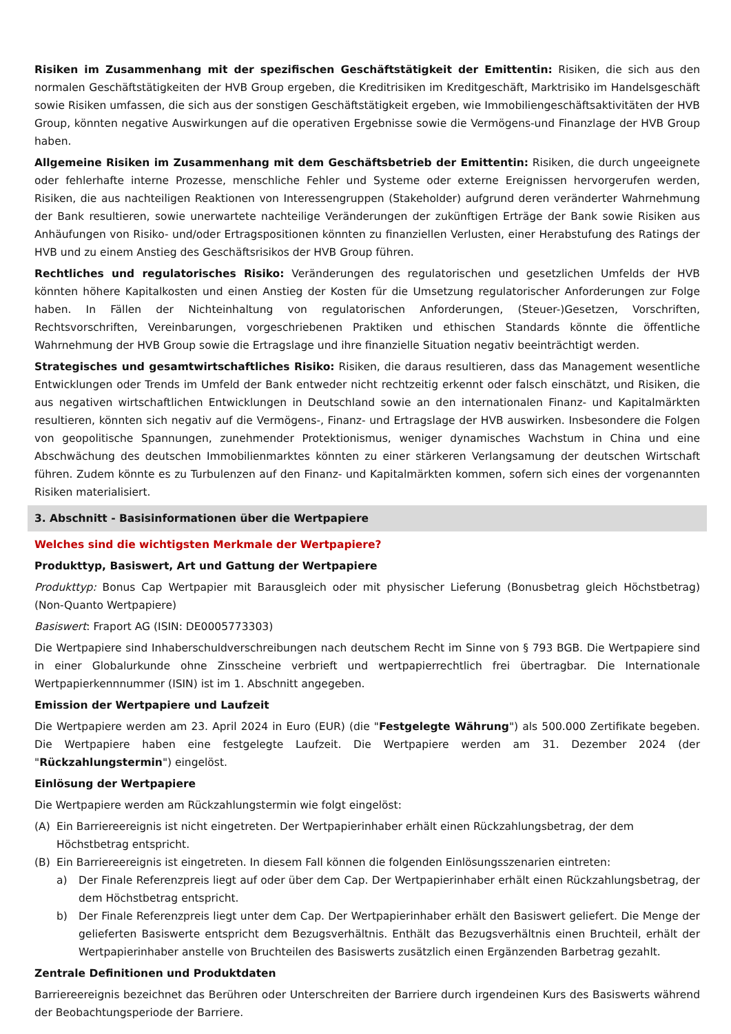Risiken im Zusammenhang mit der spezifischen Geschäftstätigkeit der Emittentin: Risiken, die sich aus den normalen Geschäftstätigkeiten der HVB Group ergeben, die Kreditrisiken im Kreditgeschäft, Marktrisiko im Handelsgeschäft sowie Risiken umfassen, die sich aus der sonstigen Geschäftstätigkeit ergeben, wie Immobiliengeschäftsaktivitäten der HVB Group, könnten negative Auswirkungen auf die operativen Ergebnisse sowie die Vermögens-und Finanzlage der HVB Group haben.
Allgemeine Risiken im Zusammenhang mit dem Geschäftsbetrieb der Emittentin: Risiken, die durch ungeeignete oder fehlerhafte interne Prozesse, menschliche Fehler und Systeme oder externe Ereignissen hervorgerufen werden, Risiken, die aus nachteiligen Reaktionen von Interessengruppen (Stakeholder) aufgrund deren veränderter Wahrnehmung der Bank resultieren, sowie unerwartete nachteilige Veränderungen der zukünftigen Erträge der Bank sowie Risiken aus Anhäufungen von Risiko- und/oder Ertragspositionen könnten zu finanziellen Verlusten, einer Herabstufung des Ratings der HVB und zu einem Anstieg des Geschäftsrisikos der HVB Group führen.
Rechtliches und regulatorisches Risiko: Veränderungen des regulatorischen und gesetzlichen Umfelds der HVB könnten höhere Kapitalkosten und einen Anstieg der Kosten für die Umsetzung regulatorischer Anforderungen zur Folge haben. In Fällen der Nichteinhaltung von regulatorischen Anforderungen, (Steuer-)Gesetzen, Vorschriften, Rechtsvorschriften, Vereinbarungen, vorgeschriebenen Praktiken und ethischen Standards könnte die öffentliche Wahrnehmung der HVB Group sowie die Ertragslage und ihre finanzielle Situation negativ beeinträchtigt werden.
Strategisches und gesamtwirtschaftliches Risiko: Risiken, die daraus resultieren, dass das Management wesentliche Entwicklungen oder Trends im Umfeld der Bank entweder nicht rechtzeitig erkennt oder falsch einschätzt, und Risiken, die aus negativen wirtschaftlichen Entwicklungen in Deutschland sowie an den internationalen Finanz- und Kapitalmärkten resultieren, könnten sich negativ auf die Vermögens-, Finanz- und Ertragslage der HVB auswirken. Insbesondere die Folgen von geopolitische Spannungen, zunehmender Protektionismus, weniger dynamisches Wachstum in China und eine Abschwächung des deutschen Immobilienmarktes könnten zu einer stärkeren Verlangsamung der deutschen Wirtschaft führen. Zudem könnte es zu Turbulenzen auf den Finanz- und Kapitalmärkten kommen, sofern sich eines der vorgenannten Risiken materialisiert.
3. Abschnitt - Basisinformationen über die Wertpapiere
Welches sind die wichtigsten Merkmale der Wertpapiere?
Produkttyp, Basiswert, Art und Gattung der Wertpapiere
Produkttyp: Bonus Cap Wertpapier mit Barausgleich oder mit physischer Lieferung (Bonusbetrag gleich Höchstbetrag) (Non-Quanto Wertpapiere)
Basiswert: Fraport AG (ISIN: DE0005773303)
Die Wertpapiere sind Inhaberschuldverschreibungen nach deutschem Recht im Sinne von § 793 BGB. Die Wertpapiere sind in einer Globalurkunde ohne Zinsscheine verbrieft und wertpapierrechtlich frei übertragbar. Die Internationale Wertpapierkennnummer (ISIN) ist im 1. Abschnitt angegeben.
Emission der Wertpapiere und Laufzeit
Die Wertpapiere werden am 23. April 2024 in Euro (EUR) (die "Festgelegte Währung") als 500.000 Zertifikate begeben. Die Wertpapiere haben eine festgelegte Laufzeit. Die Wertpapiere werden am 31. Dezember 2024 (der "Rückzahlungstermin") eingelöst.
Einlösung der Wertpapiere
Die Wertpapiere werden am Rückzahlungstermin wie folgt eingelöst:
(A) Ein Barriereereignis ist nicht eingetreten. Der Wertpapierinhaber erhält einen Rückzahlungsbetrag, der dem Höchstbetrag entspricht.
(B) Ein Barriereereignis ist eingetreten. In diesem Fall können die folgenden Einlösungsszenarien eintreten:
a) Der Finale Referenzpreis liegt auf oder über dem Cap. Der Wertpapierinhaber erhält einen Rückzahlungsbetrag, der dem Höchstbetrag entspricht.
b) Der Finale Referenzpreis liegt unter dem Cap. Der Wertpapierinhaber erhält den Basiswert geliefert. Die Menge der gelieferten Basiswerte entspricht dem Bezugsverhältnis. Enthält das Bezugsverhältnis einen Bruchteil, erhält der Wertpapierinhaber anstelle von Bruchteilen des Basiswerts zusätzlich einen Ergänzenden Barbetrag gezahlt.
Zentrale Definitionen und Produktdaten
Barriereereignis bezeichnet das Berühren oder Unterschreiten der Barriere durch irgendeinen Kurs des Basiswerts während der Beobachtungsperiode der Barriere.